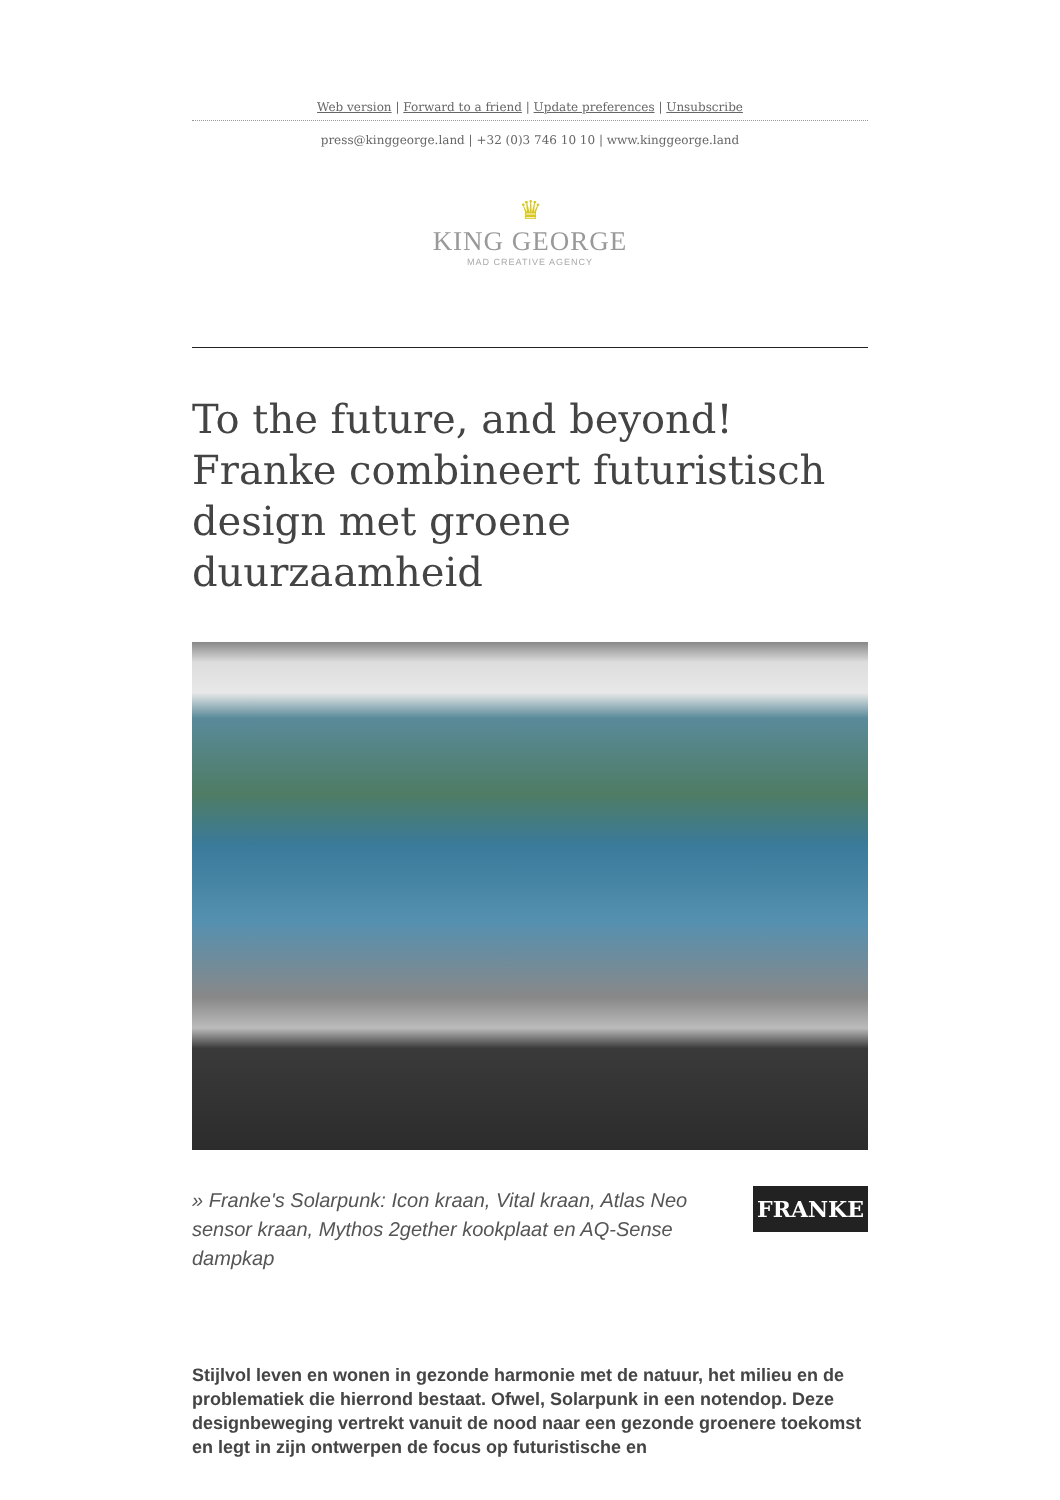Web version | Forward to a friend | Update preferences | Unsubscribe
press@kinggeorge.land | +32 (0)3 746 10 10 | www.kinggeorge.land
♛
KING GEORGE
MAD CREATIVE AGENCY
To the future, and beyond! Franke combineert futuristisch design met groene duurzaamheid
» Franke's Solarpunk: Icon kraan, Vital kraan, Atlas Neo sensor kraan, Mythos 2gether kookplaat en AQ-Sense dampkap
FRANKE
Stijlvol leven en wonen in gezonde harmonie met de natuur, het milieu en de problematiek die hierrond bestaat. Ofwel, Solarpunk in een notendop. Deze designbeweging vertrekt vanuit de nood naar een gezonde groenere toekomst en legt in zijn ontwerpen de focus op futuristische en